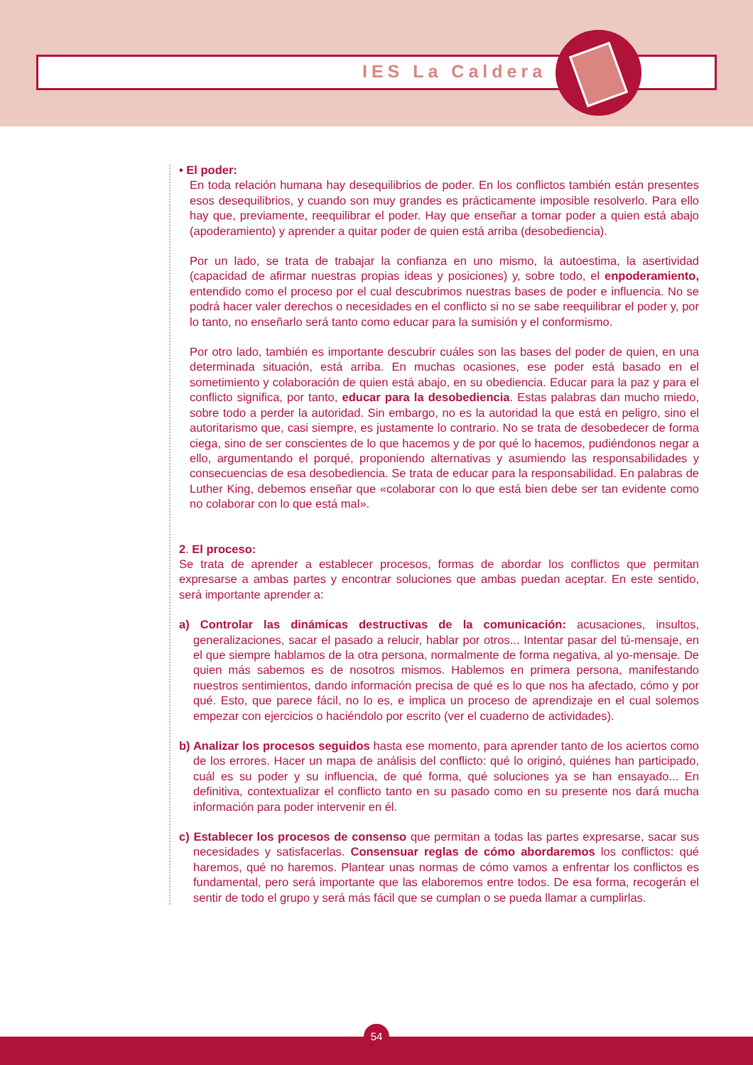IES La Caldera
• El poder:
En toda relación humana hay desequilibrios de poder. En los conflictos también están presentes esos desequilibrios, y cuando son muy grandes es prácticamente imposible resolverlo. Para ello hay que, previamente, reequilibrar el poder. Hay que enseñar a tomar poder a quien está abajo (apoderamiento) y aprender a quitar poder de quien está arriba (desobediencia).
Por un lado, se trata de trabajar la confianza en uno mismo, la autoestima, la asertividad (capacidad de afirmar nuestras propias ideas y posiciones) y, sobre todo, el enpoderamiento, entendido como el proceso por el cual descubrimos nuestras bases de poder e influencia. No se podrá hacer valer derechos o necesidades en el conflicto si no se sabe reequilibrar el poder y, por lo tanto, no enseñarlo será tanto como educar para la sumisión y el conformismo.
Por otro lado, también es importante descubrir cuáles son las bases del poder de quien, en una determinada situación, está arriba. En muchas ocasiones, ese poder está basado en el sometimiento y colaboración de quien está abajo, en su obediencia. Educar para la paz y para el conflicto significa, por tanto, educar para la desobediencia. Estas palabras dan mucho miedo, sobre todo a perder la autoridad. Sin embargo, no es la autoridad la que está en peligro, sino el autoritarismo que, casi siempre, es justamente lo contrario. No se trata de desobedecer de forma ciega, sino de ser conscientes de lo que hacemos y de por qué lo hacemos, pudiéndonos negar a ello, argumentando el porqué, proponiendo alternativas y asumiendo las responsabilidades y consecuencias de esa desobediencia. Se trata de educar para la responsabilidad. En palabras de Luther King, debemos enseñar que «colaborar con lo que está bien debe ser tan evidente como no colaborar con lo que está mal».
2. El proceso:
Se trata de aprender a establecer procesos, formas de abordar los conflictos que permitan expresarse a ambas partes y encontrar soluciones que ambas puedan aceptar. En este sentido, será importante aprender a:
a) Controlar las dinámicas destructivas de la comunicación: acusaciones, insultos, generalizaciones, sacar el pasado a relucir, hablar por otros... Intentar pasar del tú-mensaje, en el que siempre hablamos de la otra persona, normalmente de forma negativa, al yo-mensaje. De quien más sabemos es de nosotros mismos. Hablemos en primera persona, manifestando nuestros sentimientos, dando información precisa de qué es lo que nos ha afectado, cómo y por qué. Esto, que parece fácil, no lo es, e implica un proceso de aprendizaje en el cual solemos empezar con ejercicios o haciéndolo por escrito (ver el cuaderno de actividades).
b) Analizar los procesos seguidos hasta ese momento, para aprender tanto de los aciertos como de los errores. Hacer un mapa de análisis del conflicto: qué lo originó, quiénes han participado, cuál es su poder y su influencia, de qué forma, qué soluciones ya se han ensayado... En definitiva, contextualizar el conflicto tanto en su pasado como en su presente nos dará mucha información para poder intervenir en él.
c) Establecer los procesos de consenso que permitan a todas las partes expresarse, sacar sus necesidades y satisfacerlas. Consensuar reglas de cómo abordaremos los conflictos: qué haremos, qué no haremos. Plantear unas normas de cómo vamos a enfrentar los conflictos es fundamental, pero será importante que las elaboremos entre todos. De esa forma, recogerán el sentir de todo el grupo y será más fácil que se cumplan o se pueda llamar a cumplirlas.
54